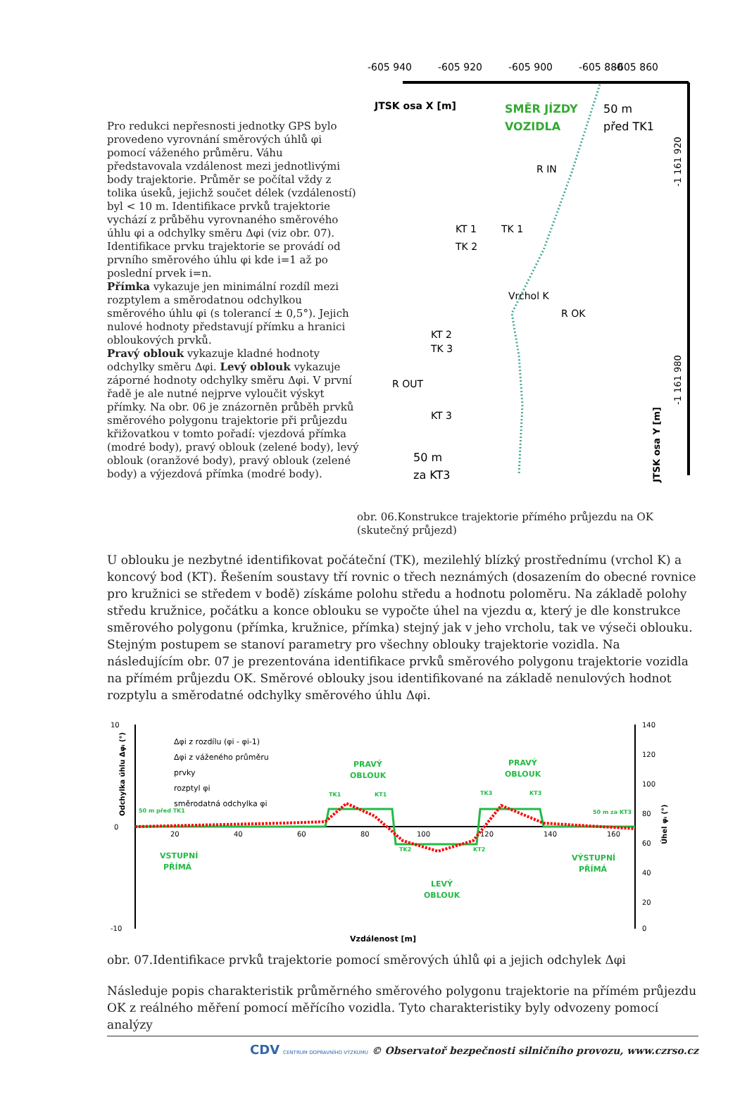Pro redukci nepřesnosti jednotky GPS bylo provedeno vyrovnání směrových úhlů φi pomocí váženého průměru. Váhu představovala vzdálenost mezi jednotlivými body trajektorie. Průměr se počítal vždy z tolika úseků, jejichž součet délek (vzdáleností) byl < 10 m. Identifikace prvků trajektorie vychází z průběhu vyrovnaného směrového úhlu φi a odchylky směru Δφi (viz obr. 07). Identifikace prvku trajektorie se provádí od prvního směrového úhlu φi kde i=1 až po poslední prvek i=n.
Přímka vykazuje jen minimální rozdíl mezi rozptylem a směrodatnou odchylkou směrového úhlu φi (s tolerancí ± 0,5°). Jejich nulové hodnoty představují přímku a hranici obloukových prvků.
Pravý oblouk vykazuje kladné hodnoty odchylky směru Δφi. Levý oblouk vykazuje záporné hodnoty odchylky směru Δφi. V první řadě je ale nutné nejprve vyloučit výskyt přímky. Na obr. 06 je znázorněn průběh prvků směrového polygonu trajektorie při průjezdu křižovatkou v tomto pořadí: vjezdová přímka (modré body), pravý oblouk (zelené body), levý oblouk (oranžové body), pravý oblouk (zelené body) a výjezdová přímka (modré body).
-605 860
-605 940
-605 920
-605 900
-605 880
JTSK osa X [m]
SMĚR JÍZDY
VOZIDLA
50 m
před TK1
R IN
TK 1
KT 1
TK 2
Vrchol K
R OK
KT 2
TK 3
R OUT
KT 3
50 m
za KT3
-1 161 980
-1 161 920
JTSK osa Y [m]
obr. 06.Konstrukce trajektorie přímého průjezdu na OK (skutečný průjezd)
U oblouku je nezbytné identifikovat počáteční (TK), mezilehlý blízký prostřednímu (vrchol K) a koncový bod (KT). Řešením soustavy tří rovnic o třech neznámých (dosazením do obecné rovnice pro kružnici se středem v bodě) získáme polohu středu a hodnotu poloměru. Na základě polohy středu kružnice, počátku a konce oblouku se vypočte úhel na vjezdu α, který je dle konstrukce směrového polygonu (přímka, kružnice, přímka) stejný jak v jeho vrcholu, tak ve výseči oblouku. Stejným postupem se stanoví parametry pro všechny oblouky trajektorie vozidla. Na následujícím obr. 07 je prezentována identifikace prvků směrového polygonu trajektorie vozidla na přímém průjezdu OK. Směrové oblouky jsou identifikované na základě nenulových hodnot rozptylu a směrodatné odchylky směrového úhlu Δφi.
10
0
-10
Δφi z rozdílu (φi - φi-1)
Δφi z váženého průměru
prvky
rozptyl φi
směrodatná odchylka φi
PRAVÝ
OBLOUK
PRAVÝ
OBLOUK
VSTUPNÍ
PŘÍMÁ
LEVÝ
OBLOUK
VÝSTUPNÍ
PŘÍMÁ
50 m před TK1
50 m za KT3
TK1
KT1
TK2
KT2
TK3
KT3
20
40
60
80
100
120
140
160
140
120
100
80
60
40
20
0
Vzdálenost [m]
Odchylka úhlu Δφᵢ (°)
Úhel φᵢ (°)
obr. 07.Identifikace prvků trajektorie pomocí směrových úhlů φi a jejich odchylek Δφi
Následuje popis charakteristik průměrného směrového polygonu trajektorie na přímém průjezdu OK z reálného měření pomocí měřícího vozidla. Tyto charakteristiky byly odvozeny pomocí analýzy
CDV CENTRUM DOPRAVNÍHO VÝZKUMU © Observatoř bezpečnosti silničního provozu, www.czrso.cz